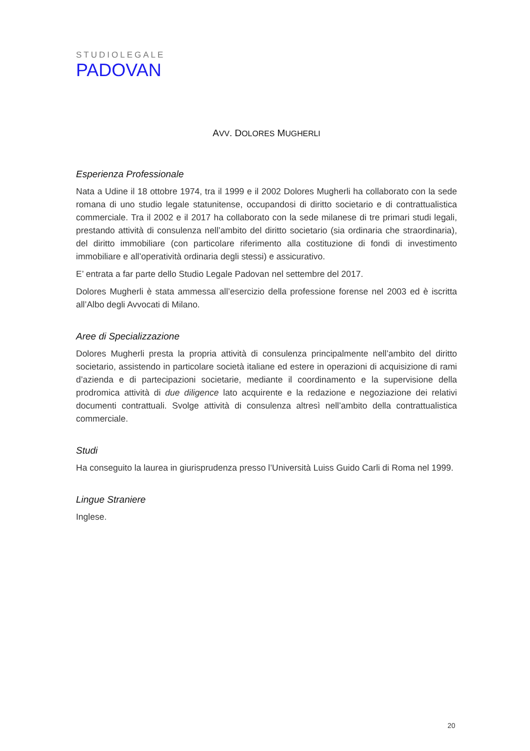STUDIOLEGALE
PADOVAN
AVV. DOLORES MUGHERLI
Esperienza Professionale
Nata a Udine il 18 ottobre 1974, tra il 1999 e il 2002 Dolores Mugherli ha collaborato con la sede romana di uno studio legale statunitense, occupandosi di diritto societario e di contrattualistica commerciale. Tra il 2002 e il 2017 ha collaborato con la sede milanese di tre primari studi legali, prestando attività di consulenza nell’ambito del diritto societario (sia ordinaria che straordinaria), del diritto immobiliare (con particolare riferimento alla costituzione di fondi di investimento immobiliare e all’operatività ordinaria degli stessi) e assicurativo.
E’ entrata a far parte dello Studio Legale Padovan nel settembre del 2017.
Dolores Mugherli è stata ammessa all’esercizio della professione forense nel 2003 ed è iscritta all’Albo degli Avvocati di Milano.
Aree di Specializzazione
Dolores Mugherli presta la propria attività di consulenza principalmente nell’ambito del diritto societario, assistendo in particolare società italiane ed estere in operazioni di acquisizione di rami d’azienda e di partecipazioni societarie, mediante il coordinamento e la supervisione della prodromica attività di due diligence lato acquirente e la redazione e negoziazione dei relativi documenti contrattuali. Svolge attività di consulenza altresì nell’ambito della contrattualistica commerciale.
Studi
Ha conseguito la laurea in giurisprudenza presso l’Università Luiss Guido Carli di Roma nel 1999.
Lingue Straniere
Inglese.
20